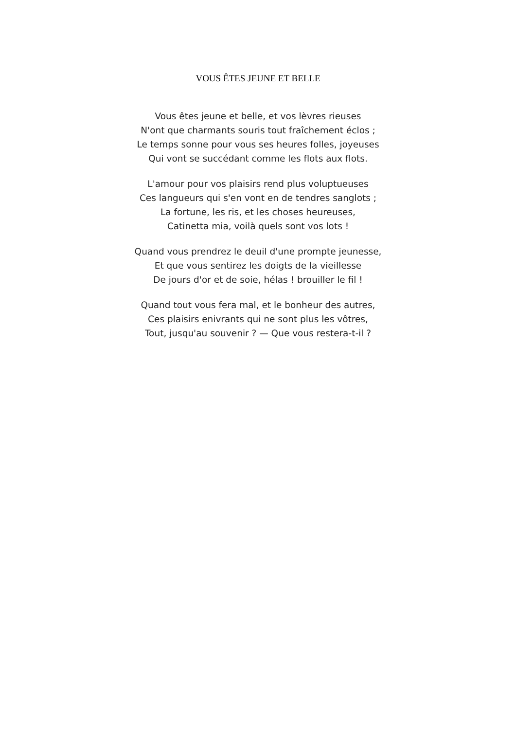VOUS ÊTES JEUNE ET BELLE
Vous êtes jeune et belle, et vos lèvres rieuses
N'ont que charmants souris tout fraîchement éclos ;
Le temps sonne pour vous ses heures folles, joyeuses
Qui vont se succédant comme les flots aux flots.
L'amour pour vos plaisirs rend plus voluptueuses
Ces langueurs qui s'en vont en de tendres sanglots ;
La fortune, les ris, et les choses heureuses,
Catinetta mia, voilà quels sont vos lots !
Quand vous prendrez le deuil d'une prompte jeunesse,
Et que vous sentirez les doigts de la vieillesse
De jours d'or et de soie, hélas ! brouiller le fil !
Quand tout vous fera mal, et le bonheur des autres,
Ces plaisirs enivrants qui ne sont plus les vôtres,
Tout, jusqu'au souvenir ? — Que vous restera-t-il ?